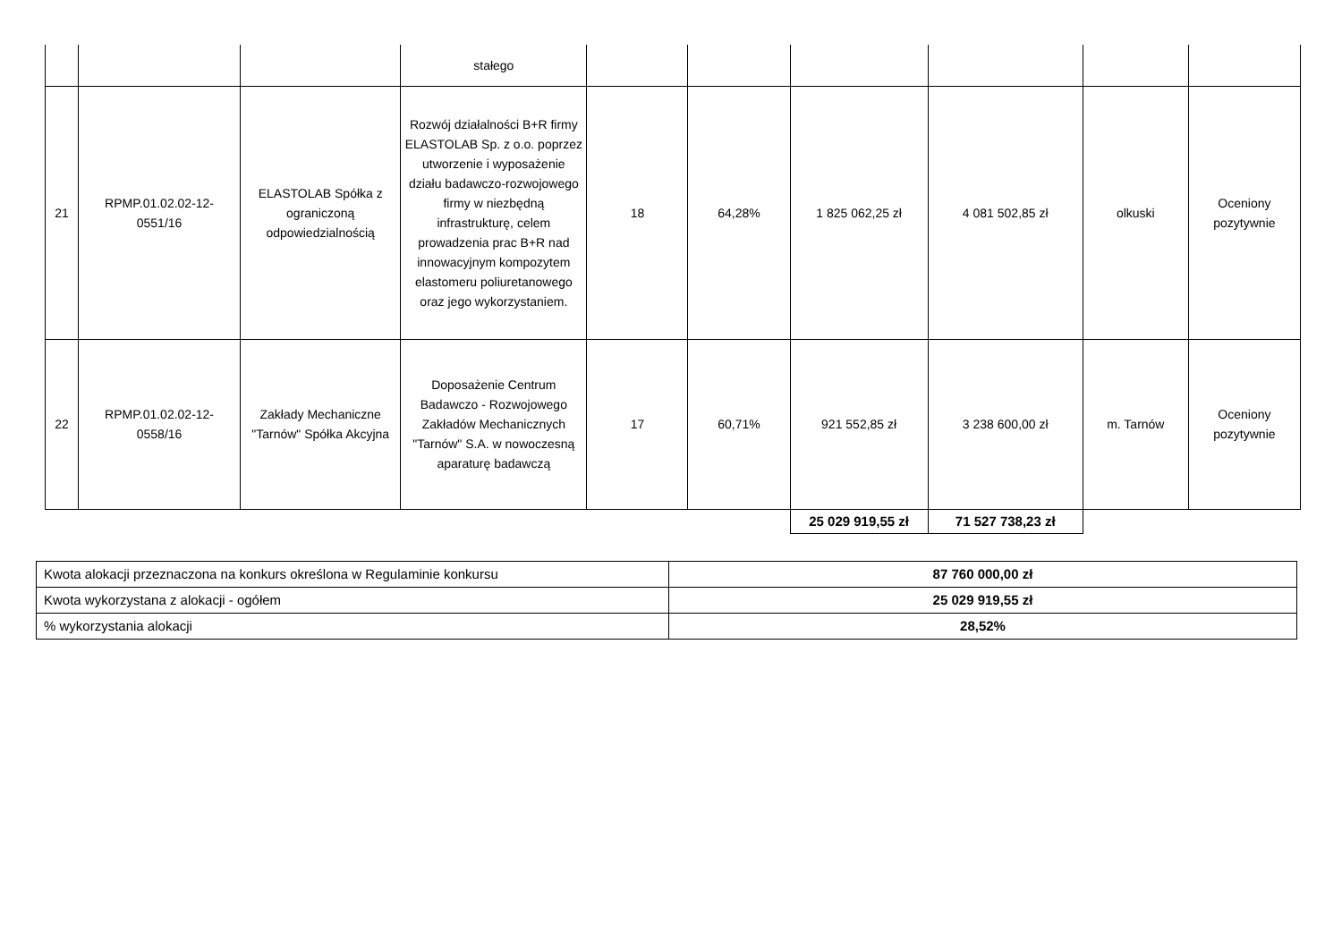| | | | stałego | | | | | | |
| 21 | RPMP.01.02.02-12-0551/16 | ELASTOLAB Spółka z ograniczoną odpowiedzialnością | Rozwój działalności B+R firmy ELASTOLAB Sp. z o.o. poprzez utworzenie i wyposażenie działu badawczo-rozwojowego firmy w niezbędną infrastrukturę, celem prowadzenia prac B+R nad innowacyjnym kompozytem elastomeru poliuretanowego oraz jego wykorzystaniem. | 18 | 64,28% | 1 825 062,25 zł | 4 081 502,85 zł | olkuski | Oceniony pozytywnie |
| 22 | RPMP.01.02.02-12-0558/16 | Zakłady Mechaniczne "Tarnów" Spółka Akcyjna | Doposażenie Centrum Badawczo - Rozwojowego Zakładów Mechanicznych "Tarnów" S.A. w nowoczesną aparaturę badawczą | 17 | 60,71% | 921 552,85 zł | 3 238 600,00 zł | m. Tarnów | Oceniony pozytywnie |
| | | | | | | 25 029 919,55 zł | 71 527 738,23 zł | | |
| Kwota alokacji przeznaczona na konkurs określona w Regulaminie konkursu | 87 760 000,00 zł |
| Kwota wykorzystana z alokacji - ogółem | 25 029 919,55 zł |
| % wykorzystania alokacji | 28,52% |